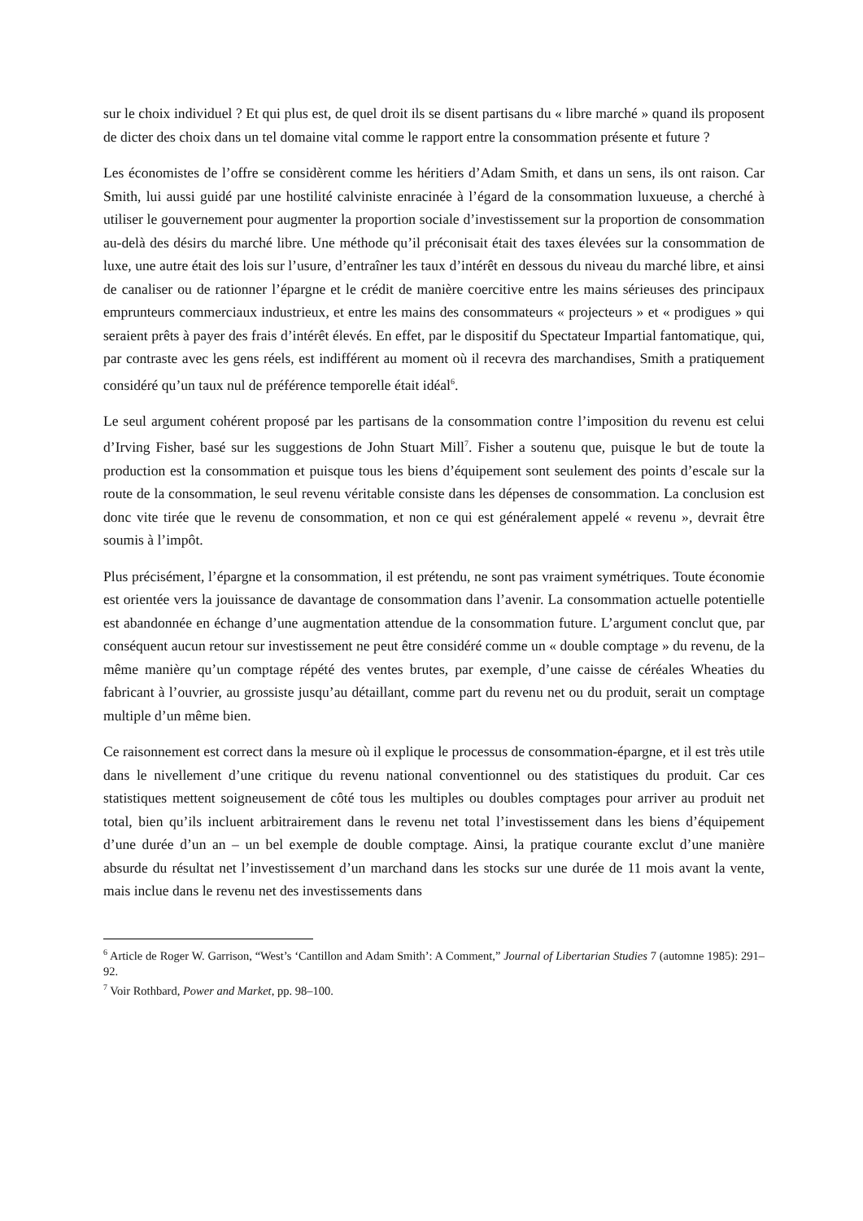sur le choix individuel ? Et qui plus est, de quel droit ils se disent partisans du « libre marché » quand ils proposent de dicter des choix dans un tel domaine vital comme le rapport entre la consommation présente et future ?
Les économistes de l’offre se considèrent comme les héritiers d’Adam Smith, et dans un sens, ils ont raison. Car Smith, lui aussi guidé par une hostilité calviniste enracinée à l’égard de la consommation luxueuse, a cherché à utiliser le gouvernement pour augmenter la proportion sociale d’investissement sur la proportion de consommation au-delà des désirs du marché libre. Une méthode qu’il préconisait était des taxes élevées sur la consommation de luxe, une autre était des lois sur l’usure, d’entraîner les taux d’intérêt en dessous du niveau du marché libre, et ainsi de canaliser ou de rationner l’épargne et le crédit de manière coercitive entre les mains sérieuses des principaux emprunteurs commerciaux industrieux, et entre les mains des consommateurs « projecteurs » et « prodigues » qui seraient prêts à payer des frais d’intérêt élevés. En effet, par le dispositif du Spectateur Impartial fantomatique, qui, par contraste avec les gens réels, est indifférent au moment où il recevra des marchandises, Smith a pratiquement considéré qu’un taux nul de préférence temporelle était idéal<sup>6</sup>.
Le seul argument cohérent proposé par les partisans de la consommation contre l’imposition du revenu est celui d’Irving Fisher, basé sur les suggestions de John Stuart Mill<sup>7</sup>. Fisher a soutenu que, puisque le but de toute la production est la consommation et puisque tous les biens d’équipement sont seulement des points d’escale sur la route de la consommation, le seul revenu véritable consiste dans les dépenses de consommation. La conclusion est donc vite tirée que le revenu de consommation, et non ce qui est généralement appelé « revenu », devrait être soumis à l’impôt.
Plus précisément, l’épargne et la consommation, il est prétendu, ne sont pas vraiment symétriques. Toute économie est orientée vers la jouissance de davantage de consommation dans l’avenir. La consommation actuelle potentielle est abandonnée en échange d’une augmentation attendue de la consommation future. L’argument conclut que, par conséquent aucun retour sur investissement ne peut être considéré comme un « double comptage » du revenu, de la même manière qu’un comptage répété des ventes brutes, par exemple, d’une caisse de céréales Wheaties du fabricant à l’ouvrier, au grossiste jusqu’au détaillant, comme part du revenu net ou du produit, serait un comptage multiple d’un même bien.
Ce raisonnement est correct dans la mesure où il explique le processus de consommation-épargne, et il est très utile dans le nivellement d’une critique du revenu national conventionnel ou des statistiques du produit. Car ces statistiques mettent soigneusement de côté tous les multiples ou doubles comptages pour arriver au produit net total, bien qu’ils incluent arbitrairement dans le revenu net total l’investissement dans les biens d’équipement d’une durée d’un an – un bel exemple de double comptage. Ainsi, la pratique courante exclut d’une manière absurde du résultat net l’investissement d’un marchand dans les stocks sur une durée de 11 mois avant la vente, mais inclue dans le revenu net des investissements dans
<sup>6</sup> Article de Roger W. Garrison, “West’s ‘Cantillon and Adam Smith’: A Comment,” Journal of Libertarian Studies 7 (automne 1985): 291–92.
<sup>7</sup> Voir Rothbard, Power and Market, pp. 98–100.